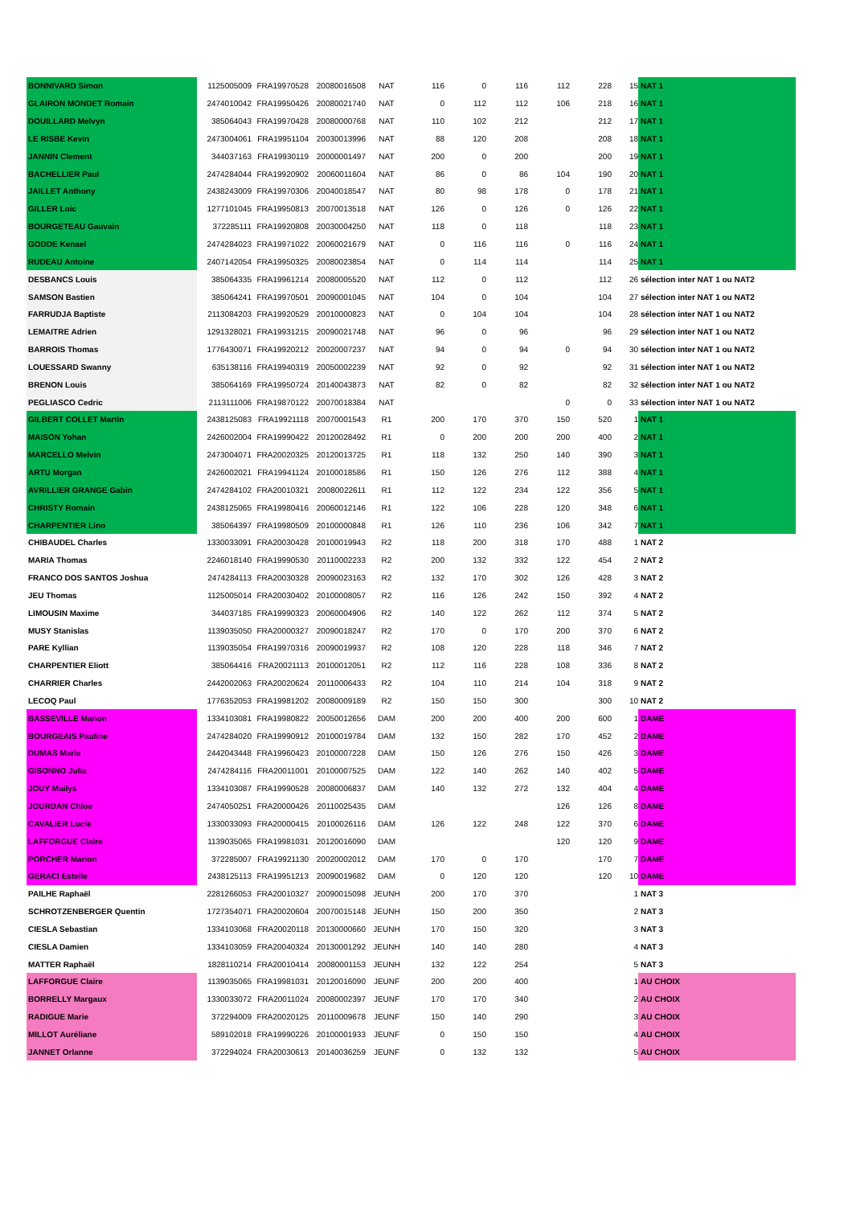| BONNIVARD Simon | 1125005009 | FRA19970528 | 20080016508 | NAT | 116 | 0 | 116 | 112 | 228 | 15 | NAT 1 |
| GLAIRON MONDET Romain | 2474010042 | FRA19950426 | 20080021740 | NAT | 0 | 112 | 112 | 106 | 218 | 16 | NAT 1 |
| DOUILLARD Melvyn | 385064043 | FRA19970428 | 20080000768 | NAT | 110 | 102 | 212 | | 212 | 17 | NAT 1 |
| LE RISBE Kevin | 2473004061 | FRA19951104 | 20030013996 | NAT | 88 | 120 | 208 | | 208 | 18 | NAT 1 |
| JANNIN Clement | 344037163 | FRA19930119 | 20000001497 | NAT | 200 | 0 | 200 | | 200 | 19 | NAT 1 |
| BACHELLIER Paul | 2474284044 | FRA19920902 | 20060011604 | NAT | 86 | 0 | 86 | 104 | 190 | 20 | NAT 1 |
| JAILLET Anthony | 2438243009 | FRA19970306 | 20040018547 | NAT | 80 | 98 | 178 | 0 | 178 | 21 | NAT 1 |
| GILLER Loic | 1277101045 | FRA19950813 | 20070013518 | NAT | 126 | 0 | 126 | 0 | 126 | 22 | NAT 1 |
| BOURGETEAU Gauvain | 372285111 | FRA19920808 | 20030004250 | NAT | 118 | 0 | 118 | | 118 | 23 | NAT 1 |
| GODDE Kenael | 2474284023 | FRA19971022 | 20060021679 | NAT | 0 | 116 | 116 | 0 | 116 | 24 | NAT 1 |
| RUDEAU Antoine | 2407142054 | FRA19950325 | 20080023854 | NAT | 0 | 114 | 114 | | 114 | 25 | NAT 1 |
| DESBANCS Louis | 385064335 | FRA19961214 | 20080005520 | NAT | 112 | 0 | 112 | | 112 | 26 | sélection inter NAT 1 ou NAT2 |
| SAMSON Bastien | 385064241 | FRA19970501 | 20090001045 | NAT | 104 | 0 | 104 | | 104 | 27 | sélection inter NAT 1 ou NAT2 |
| FARRUDJA Baptiste | 2113084203 | FRA19920529 | 20010000823 | NAT | 0 | 104 | 104 | | 104 | 28 | sélection inter NAT 1 ou NAT2 |
| LEMAITRE Adrien | 1291328021 | FRA19931215 | 20090021748 | NAT | 96 | 0 | 96 | | 96 | 29 | sélection inter NAT 1 ou NAT2 |
| BARROIS Thomas | 1776430071 | FRA19920212 | 20020007237 | NAT | 94 | 0 | 94 | 0 | 94 | 30 | sélection inter NAT 1 ou NAT2 |
| LOUESSARD Swanny | 635138116 | FRA19940319 | 20050002239 | NAT | 92 | 0 | 92 | | 92 | 31 | sélection inter NAT 1 ou NAT2 |
| BRENON Louis | 385064169 | FRA19950724 | 20140043873 | NAT | 82 | 0 | 82 | | 82 | 32 | sélection inter NAT 1 ou NAT2 |
| PEGLIASCO Cedric | 2113111006 | FRA19870122 | 20070018384 | NAT | | | | 0 | 0 | 33 | sélection inter NAT 1 ou NAT2 |
| GILBERT COLLET Martin | 2438125083 | FRA19921118 | 20070001543 | R1 | 200 | 170 | 370 | 150 | 520 | 1 | NAT 1 |
| MAISON Yohan | 2426002004 | FRA19990422 | 20120028492 | R1 | 0 | 200 | 200 | 200 | 400 | 2 | NAT 1 |
| MARCELLO Melvin | 2473004071 | FRA20020325 | 20120013725 | R1 | 118 | 132 | 250 | 140 | 390 | 3 | NAT 1 |
| ARTU Morgan | 2426002021 | FRA19941124 | 20100018586 | R1 | 150 | 126 | 276 | 112 | 388 | 4 | NAT 1 |
| AVRILLIER GRANGE Gabin | 2474284102 | FRA20010321 | 20080022611 | R1 | 112 | 122 | 234 | 122 | 356 | 5 | NAT 1 |
| CHRISTY Romain | 2438125065 | FRA19980416 | 20060012146 | R1 | 122 | 106 | 228 | 120 | 348 | 6 | NAT 1 |
| CHARPENTIER Lino | 385064397 | FRA19980509 | 20100000848 | R1 | 126 | 110 | 236 | 106 | 342 | 7 | NAT 1 |
| CHIBAUDEL Charles | 1330033091 | FRA20030428 | 20100019943 | R2 | 118 | 200 | 318 | 170 | 488 | 1 | NAT 2 |
| MARIA Thomas | 2246018140 | FRA19990530 | 20110002233 | R2 | 200 | 132 | 332 | 122 | 454 | 2 | NAT 2 |
| FRANCO DOS SANTOS Joshua | 2474284113 | FRA20030328 | 20090023163 | R2 | 132 | 170 | 302 | 126 | 428 | 3 | NAT 2 |
| JEU Thomas | 1125005014 | FRA20030402 | 20100008057 | R2 | 116 | 126 | 242 | 150 | 392 | 4 | NAT 2 |
| LIMOUSIN Maxime | 344037185 | FRA19990323 | 20060004906 | R2 | 140 | 122 | 262 | 112 | 374 | 5 | NAT 2 |
| MUSY Stanislas | 1139035050 | FRA20000327 | 20090018247 | R2 | 170 | 0 | 170 | 200 | 370 | 6 | NAT 2 |
| PARE Kyllian | 1139035054 | FRA19970316 | 20090019937 | R2 | 108 | 120 | 228 | 118 | 346 | 7 | NAT 2 |
| CHARPENTIER Eliott | 385064416 | FRA20021113 | 20100012051 | R2 | 112 | 116 | 228 | 108 | 336 | 8 | NAT 2 |
| CHARRIER Charles | 2442002063 | FRA20020624 | 20110006433 | R2 | 104 | 110 | 214 | 104 | 318 | 9 | NAT 2 |
| LECOQ Paul | 1776352053 | FRA19981202 | 20080009189 | R2 | 150 | 150 | 300 | | 300 | 10 | NAT 2 |
| BASSEVILLE Manon | 1334103081 | FRA19980822 | 20050012656 | DAM | 200 | 200 | 400 | 200 | 600 | 1 | DAME |
| BOURGEAIS Pauline | 2474284020 | FRA19990912 | 20100019784 | DAM | 132 | 150 | 282 | 170 | 452 | 2 | DAME |
| DUMAS Marie | 2442043448 | FRA19960423 | 20100007228 | DAM | 150 | 126 | 276 | 150 | 426 | 3 | DAME |
| GISONNO Julia | 2474284116 | FRA20011001 | 20100007525 | DAM | 122 | 140 | 262 | 140 | 402 | 5 | DAME |
| JOUY Mailys | 1334103087 | FRA19990528 | 20080006837 | DAM | 140 | 132 | 272 | 132 | 404 | 4 | DAME |
| JOURDAN Chloe | 2474050251 | FRA20000426 | 20110025435 | DAM | | | | 126 | 126 | 8 | DAME |
| CAVALIER Lucie | 1330033093 | FRA20000415 | 20100026116 | DAM | 126 | 122 | 248 | 122 | 370 | 6 | DAME |
| LAFFORGUE Claire | 1139035065 | FRA19981031 | 20120016090 | DAM | | | | 120 | 120 | 9 | DAME |
| PORCHER Marion | 372285007 | FRA19921130 | 20020002012 | DAM | 170 | 0 | 170 | | 170 | 7 | DAME |
| GERACI Estelle | 2438125113 | FRA19951213 | 20090019682 | DAM | 0 | 120 | 120 | | 120 | 10 | DAME |
| PAILHE Raphaël | 2281266053 | FRA20010327 | 20090015098 | JEUNH | 200 | 170 | 370 | | | 1 | NAT 3 |
| SCHROTZENBERGER Quentin | 1727354071 | FRA20020604 | 20070015148 | JEUNH | 150 | 200 | 350 | | | 2 | NAT 3 |
| CIESLA Sebastian | 1334103068 | FRA20020118 | 20130000660 | JEUNH | 170 | 150 | 320 | | | 3 | NAT 3 |
| CIESLA Damien | 1334103059 | FRA20040324 | 20130001292 | JEUNH | 140 | 140 | 280 | | | 4 | NAT 3 |
| MATTER Raphaël | 1828110214 | FRA20010414 | 20080001153 | JEUNH | 132 | 122 | 254 | | | 5 | NAT 3 |
| LAFFORGUE Claire | 1139035065 | FRA19981031 | 20120016090 | JEUNF | 200 | 200 | 400 | | | 1 | AU CHOIX |
| BORRELLY Margaux | 1330033072 | FRA20011024 | 20080002397 | JEUNF | 170 | 170 | 340 | | | 2 | AU CHOIX |
| RADIGUE Marie | 372294009 | FRA20020125 | 20110009678 | JEUNF | 150 | 140 | 290 | | | 3 | AU CHOIX |
| MILLOT Auréliane | 589102018 | FRA19990226 | 20100001933 | JEUNF | 0 | 150 | 150 | | | 4 | AU CHOIX |
| JANNET Orlanne | 372294024 | FRA20030613 | 20140036259 | JEUNF | 0 | 132 | 132 | | | 5 | AU CHOIX |